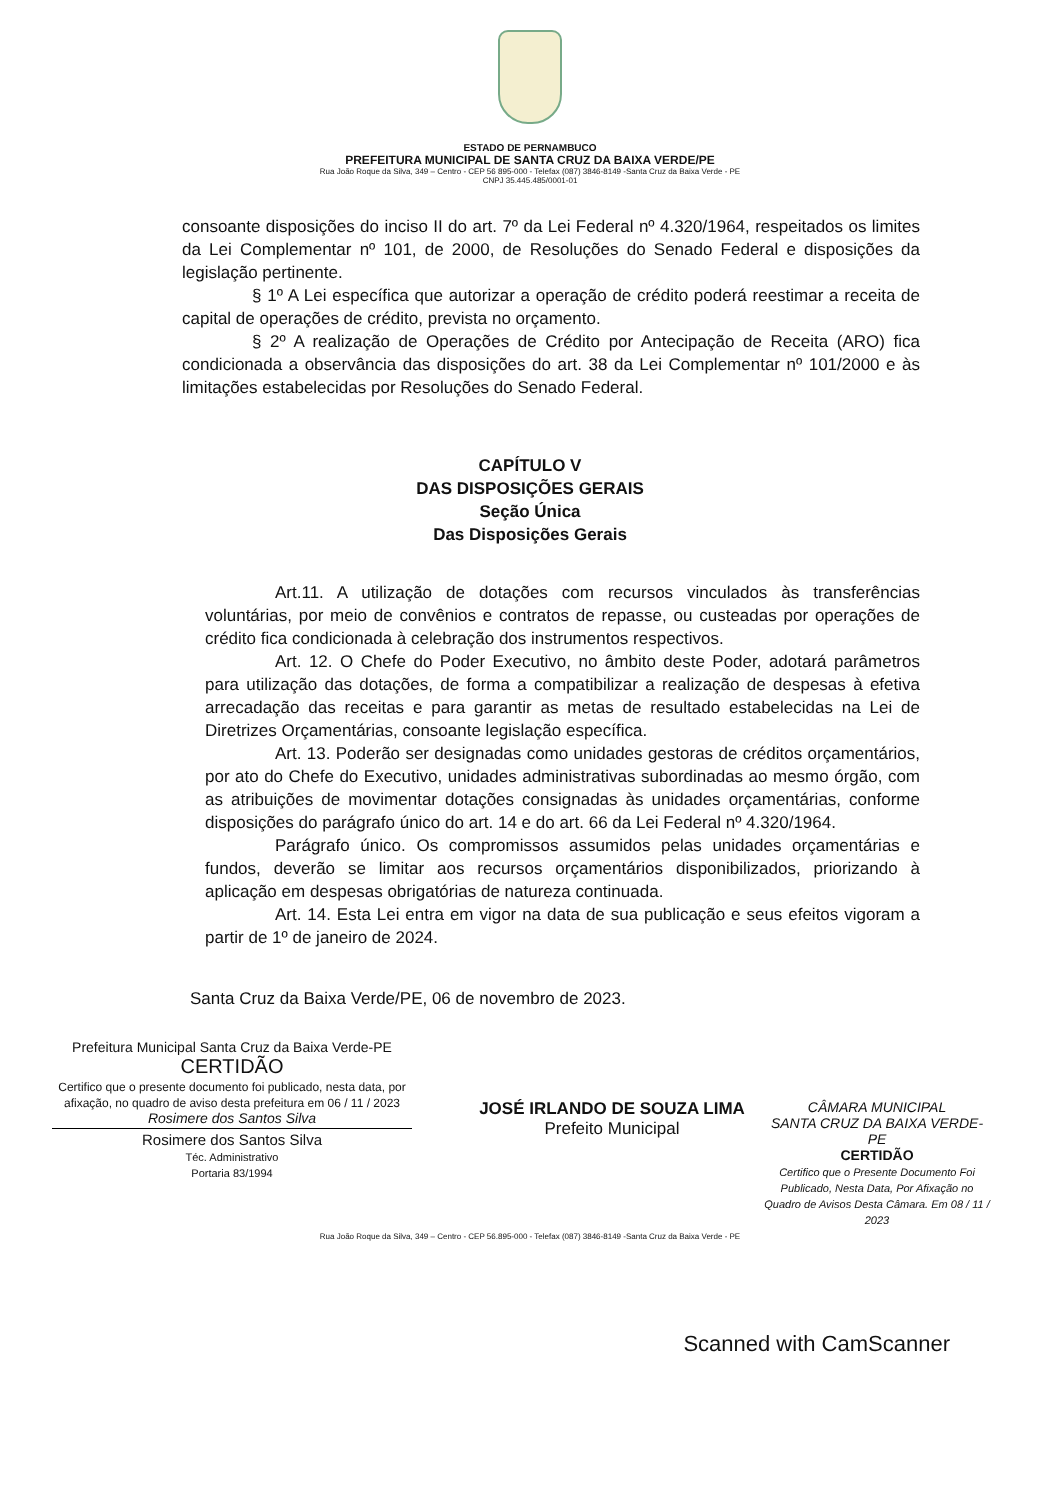ESTADO DE PERNAMBUCO
PREFEITURA MUNICIPAL DE SANTA CRUZ DA BAIXA VERDE/PE
Rua João Roque da Silva, 349 – Centro - CEP 56 895-000 - Telefax (087) 3846-8149 -Santa Cruz da Baixa Verde - PE
CNPJ 35.445.485/0001-01
consoante disposições do inciso II do art. 7º da Lei Federal nº 4.320/1964, respeitados os limites da Lei Complementar nº 101, de 2000, de Resoluções do Senado Federal e disposições da legislação pertinente.
§ 1º A Lei específica que autorizar a operação de crédito poderá reestimar a receita de capital de operações de crédito, prevista no orçamento.
§ 2º A realização de Operações de Crédito por Antecipação de Receita (ARO) fica condicionada a observância das disposições do art. 38 da Lei Complementar nº 101/2000 e às limitações estabelecidas por Resoluções do Senado Federal.
CAPÍTULO V
DAS DISPOSIÇÕES GERAIS
Seção Única
Das Disposições Gerais
Art.11. A utilização de dotações com recursos vinculados às transferências voluntárias, por meio de convênios e contratos de repasse, ou custeadas por operações de crédito fica condicionada à celebração dos instrumentos respectivos.
Art. 12. O Chefe do Poder Executivo, no âmbito deste Poder, adotará parâmetros para utilização das dotações, de forma a compatibilizar a realização de despesas à efetiva arrecadação das receitas e para garantir as metas de resultado estabelecidas na Lei de Diretrizes Orçamentárias, consoante legislação específica.
Art. 13. Poderão ser designadas como unidades gestoras de créditos orçamentários, por ato do Chefe do Executivo, unidades administrativas subordinadas ao mesmo órgão, com as atribuições de movimentar dotações consignadas às unidades orçamentárias, conforme disposições do parágrafo único do art. 14 e do art. 66 da Lei Federal nº 4.320/1964.
Parágrafo único. Os compromissos assumidos pelas unidades orçamentárias e fundos, deverão se limitar aos recursos orçamentários disponibilizados, priorizando à aplicação em despesas obrigatórias de natureza continuada.
Art. 14. Esta Lei entra em vigor na data de sua publicação e seus efeitos vigoram a partir de 1º de janeiro de 2024.
Santa Cruz da Baixa Verde/PE, 06 de novembro de 2023.
Prefeitura Municipal Santa Cruz da Baixa Verde-PE
CERTIDÃO
Certifico que o presente documento foi publicado, nesta data, por afixação, no quadro de aviso desta prefeitura em 06 / 11 / 2023
Rosimere dos Santos Silva
Rosimere dos Santos Silva
Téc. Administrativo
Portaria 83/1994
JOSÉ IRLANDO DE SOUZA LIMA
Prefeito Municipal
CÂMARA MUNICIPAL
SANTA CRUZ DA BAIXA VERDE-PE
CERTIDÃO
Certifico que o Presente Documento Foi Publicado, Nesta Data, Por Afixação no Quadro de Avisos Desta Câmara. Em 08 / 11 / 2023
Rua João Roque da Silva, 349 – Centro - CEP 56.895-000 - Telefax (087) 3846-8149 -Santa Cruz da Baixa Verde - PE
Scanned with CamScanner